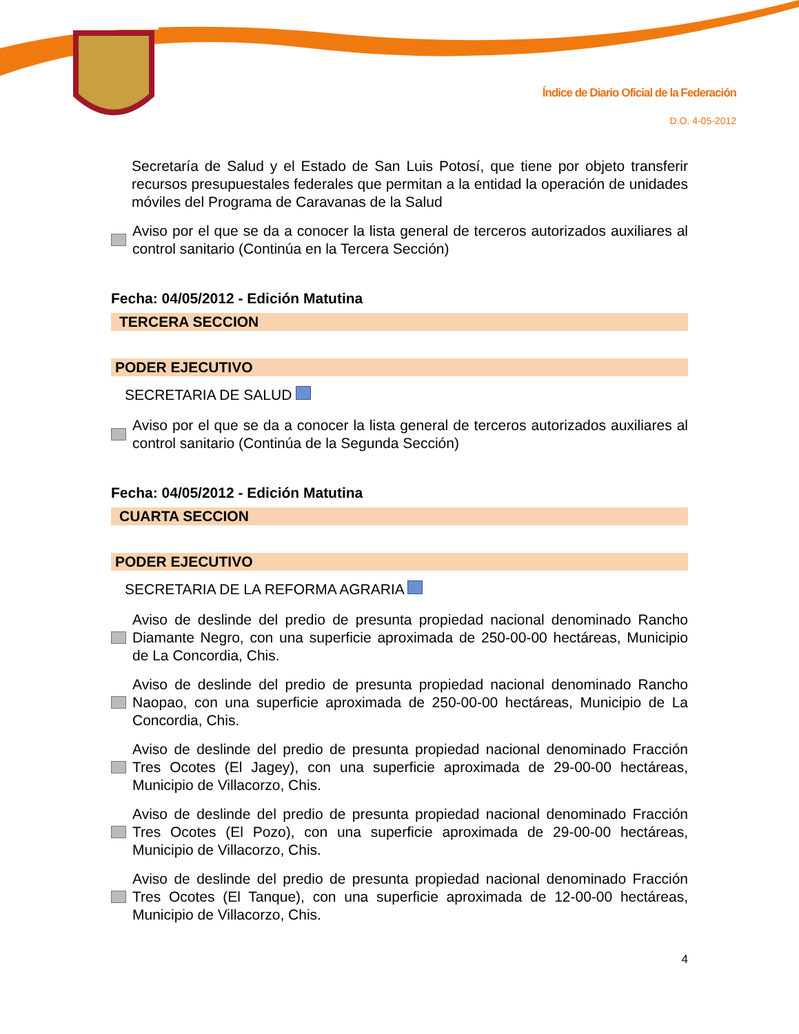Índice de Diario Oficial de la Federación
D.O. 4-05-2012
Secretaría de Salud y el Estado de San Luis Potosí, que tiene por objeto transferir recursos presupuestales federales que permitan a la entidad la operación de unidades móviles del Programa de Caravanas de la Salud
Aviso por el que se da a conocer la lista general de terceros autorizados auxiliares al control sanitario (Continúa en la Tercera Sección)
Fecha: 04/05/2012 - Edición Matutina
TERCERA SECCION
PODER EJECUTIVO
SECRETARIA DE SALUD
Aviso por el que se da a conocer la lista general de terceros autorizados auxiliares al control sanitario (Continúa de la Segunda Sección)
Fecha: 04/05/2012 - Edición Matutina
CUARTA SECCION
PODER EJECUTIVO
SECRETARIA DE LA REFORMA AGRARIA
Aviso de deslinde del predio de presunta propiedad nacional denominado Rancho Diamante Negro, con una superficie aproximada de 250-00-00 hectáreas, Municipio de La Concordia, Chis.
Aviso de deslinde del predio de presunta propiedad nacional denominado Rancho Naopao, con una superficie aproximada de 250-00-00 hectáreas, Municipio de La Concordia, Chis.
Aviso de deslinde del predio de presunta propiedad nacional denominado Fracción Tres Ocotes (El Jagey), con una superficie aproximada de 29-00-00 hectáreas, Municipio de Villacorzo, Chis.
Aviso de deslinde del predio de presunta propiedad nacional denominado Fracción Tres Ocotes (El Pozo), con una superficie aproximada de 29-00-00 hectáreas, Municipio de Villacorzo, Chis.
Aviso de deslinde del predio de presunta propiedad nacional denominado Fracción Tres Ocotes (El Tanque), con una superficie aproximada de 12-00-00 hectáreas, Municipio de Villacorzo, Chis.
4